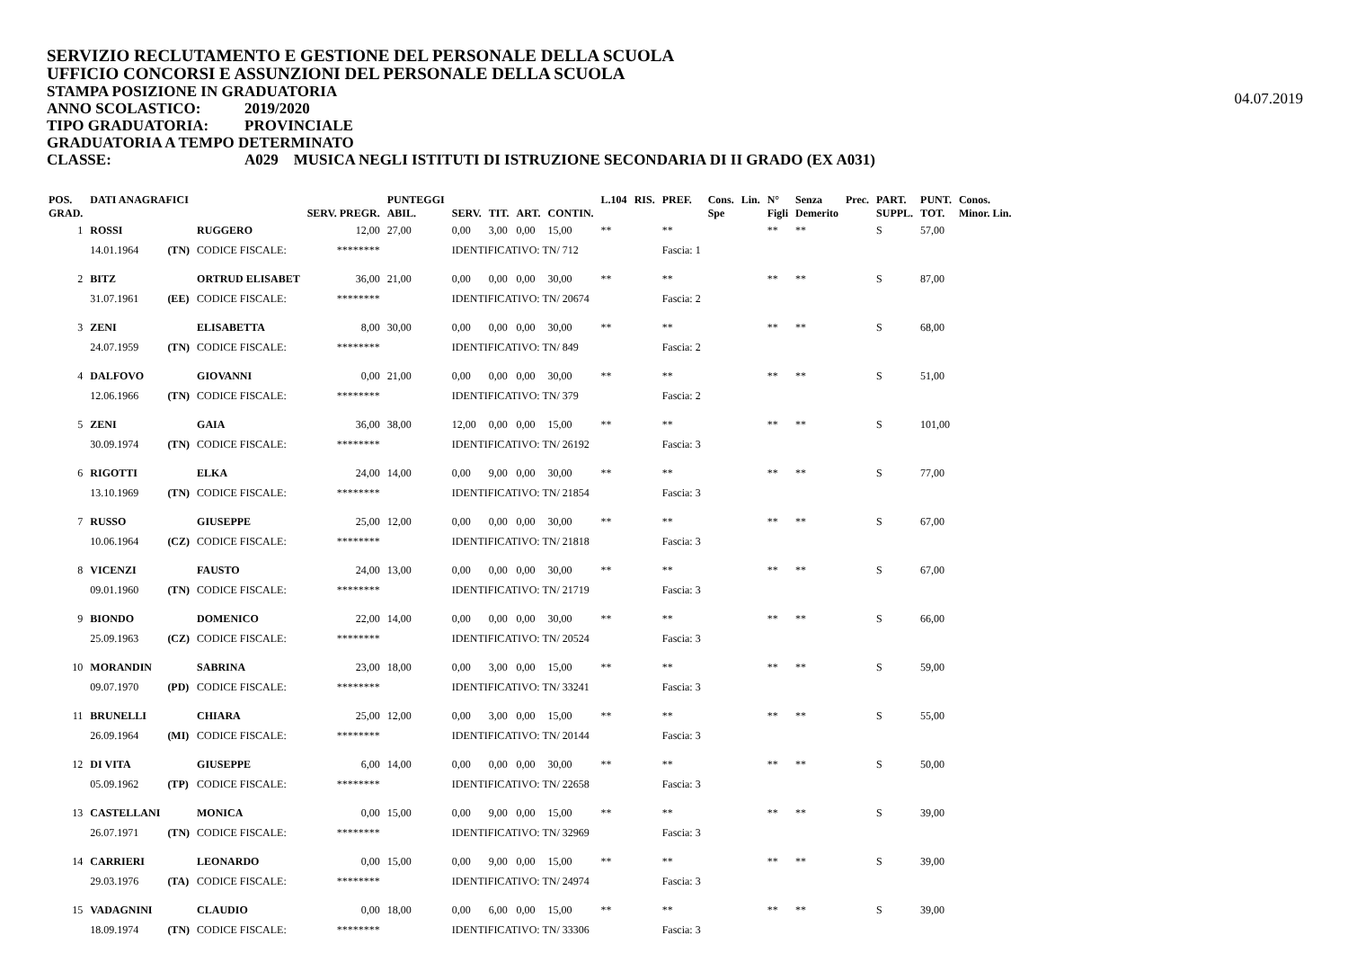SERVIZIO RECLUTAMENTO E GESTIONE DEL PERSONALE DELLA SCUOLA
UFFICIO CONCORSI E ASSUNZIONI DEL PERSONALE DELLA SCUOLA
STAMPA POSIZIONE IN GRADUATORIA
04.07.2019
ANNO SCOLASTICO: 2019/2020
TIPO GRADUATORIA: PROVINCIALE
GRADUATORIA A TEMPO DETERMINATO
CLASSE: A029 MUSICA NEGLI ISTITUTI DI ISTRUZIONE SECONDARIA DI II GRADO (EX A031)
| POS. GRAD. | DATI ANAGRAFICI | | | SERV. PREGR. | PUNTEGGI ABIL. | SERV. | TIT. | ART. | CONTIN. | L.104 | RIS. | PREF. | Cons. Spe | Lin. | N° Figli | Senza Demerito | Prec. | PART. SUPPL. | PUNT. TOT. | Conos. Minor. Lin. |
| --- | --- | --- | --- | --- | --- | --- | --- | --- | --- | --- | --- | --- | --- | --- | --- | --- | --- | --- | --- | --- |
| 1 | ROSSI | | RUGGERO | 12,00 | 27,00 | 0,00 | 3,00 | 0,00 | 15,00 | ** | | ** | | | ** | ** | | S | 57,00 | |
| | 14.01.1964 | (TN) | CODICE FISCALE: | ******** | | IDENTIFICATIVO: TN/ 712 | | | | | | Fascia: 1 | | | | | | | | |
| 2 | BITZ | | ORTRUD ELISABET | 36,00 | 21,00 | 0,00 | 0,00 | 0,00 | 30,00 | ** | | ** | | | ** | ** | | S | 87,00 | |
| | 31.07.1961 | (EE) | CODICE FISCALE: | ******** | | IDENTIFICATIVO: TN/ 20674 | | | | | | Fascia: 2 | | | | | | | | |
| 3 | ZENI | | ELISABETTA | 8,00 | 30,00 | 0,00 | 0,00 | 0,00 | 30,00 | ** | | ** | | | ** | ** | | S | 68,00 | |
| | 24.07.1959 | (TN) | CODICE FISCALE: | ******** | | IDENTIFICATIVO: TN/ 849 | | | | | | Fascia: 2 | | | | | | | | |
| 4 | DALFOVO | | GIOVANNI | 0,00 | 21,00 | 0,00 | 0,00 | 0,00 | 30,00 | ** | | ** | | | ** | ** | | S | 51,00 | |
| | 12.06.1966 | (TN) | CODICE FISCALE: | ******** | | IDENTIFICATIVO: TN/ 379 | | | | | | Fascia: 2 | | | | | | | | |
| 5 | ZENI | | GAIA | 36,00 | 38,00 | 12,00 | 0,00 | 0,00 | 15,00 | ** | | ** | | | ** | ** | | S | 101,00 | |
| | 30.09.1974 | (TN) | CODICE FISCALE: | ******** | | IDENTIFICATIVO: TN/ 26192 | | | | | | Fascia: 3 | | | | | | | | |
| 6 | RIGOTTI | | ELKA | 24,00 | 14,00 | 0,00 | 9,00 | 0,00 | 30,00 | ** | | ** | | | ** | ** | | S | 77,00 | |
| | 13.10.1969 | (TN) | CODICE FISCALE: | ******** | | IDENTIFICATIVO: TN/ 21854 | | | | | | Fascia: 3 | | | | | | | | |
| 7 | RUSSO | | GIUSEPPE | 25,00 | 12,00 | 0,00 | 0,00 | 0,00 | 30,00 | ** | | ** | | | ** | ** | | S | 67,00 | |
| | 10.06.1964 | (CZ) | CODICE FISCALE: | ******** | | IDENTIFICATIVO: TN/ 21818 | | | | | | Fascia: 3 | | | | | | | | |
| 8 | VICENZI | | FAUSTO | 24,00 | 13,00 | 0,00 | 0,00 | 0,00 | 30,00 | ** | | ** | | | ** | ** | | S | 67,00 | |
| | 09.01.1960 | (TN) | CODICE FISCALE: | ******** | | IDENTIFICATIVO: TN/ 21719 | | | | | | Fascia: 3 | | | | | | | | |
| 9 | BIONDO | | DOMENICO | 22,00 | 14,00 | 0,00 | 0,00 | 0,00 | 30,00 | ** | | ** | | | ** | ** | | S | 66,00 | |
| | 25.09.1963 | (CZ) | CODICE FISCALE: | ******** | | IDENTIFICATIVO: TN/ 20524 | | | | | | Fascia: 3 | | | | | | | | |
| 10 | MORANDIN | | SABRINA | 23,00 | 18,00 | 0,00 | 3,00 | 0,00 | 15,00 | ** | | ** | | | ** | ** | | S | 59,00 | |
| | 09.07.1970 | (PD) | CODICE FISCALE: | ******** | | IDENTIFICATIVO: TN/ 33241 | | | | | | Fascia: 3 | | | | | | | | |
| 11 | BRUNELLI | | CHIARA | 25,00 | 12,00 | 0,00 | 3,00 | 0,00 | 15,00 | ** | | ** | | | ** | ** | | S | 55,00 | |
| | 26.09.1964 | (MI) | CODICE FISCALE: | ******** | | IDENTIFICATIVO: TN/ 20144 | | | | | | Fascia: 3 | | | | | | | | |
| 12 | DI VITA | | GIUSEPPE | 6,00 | 14,00 | 0,00 | 0,00 | 0,00 | 30,00 | ** | | ** | | | ** | ** | | S | 50,00 | |
| | 05.09.1962 | (TP) | CODICE FISCALE: | ******** | | IDENTIFICATIVO: TN/ 22658 | | | | | | Fascia: 3 | | | | | | | | |
| 13 | CASTELLANI | | MONICA | 0,00 | 15,00 | 0,00 | 9,00 | 0,00 | 15,00 | ** | | ** | | | ** | ** | | S | 39,00 | |
| | 26.07.1971 | (TN) | CODICE FISCALE: | ******** | | IDENTIFICATIVO: TN/ 32969 | | | | | | Fascia: 3 | | | | | | | | |
| 14 | CARRIERI | | LEONARDO | 0,00 | 15,00 | 0,00 | 9,00 | 0,00 | 15,00 | ** | | ** | | | ** | ** | | S | 39,00 | |
| | 29.03.1976 | (TA) | CODICE FISCALE: | ******** | | IDENTIFICATIVO: TN/ 24974 | | | | | | Fascia: 3 | | | | | | | | |
| 15 | VADAGNINI | | CLAUDIO | 0,00 | 18,00 | 0,00 | 6,00 | 0,00 | 15,00 | ** | | ** | | | ** | ** | | S | 39,00 | |
| | 18.09.1974 | (TN) | CODICE FISCALE: | ******** | | IDENTIFICATIVO: TN/ 33306 | | | | | | Fascia: 3 | | | | | | | | |